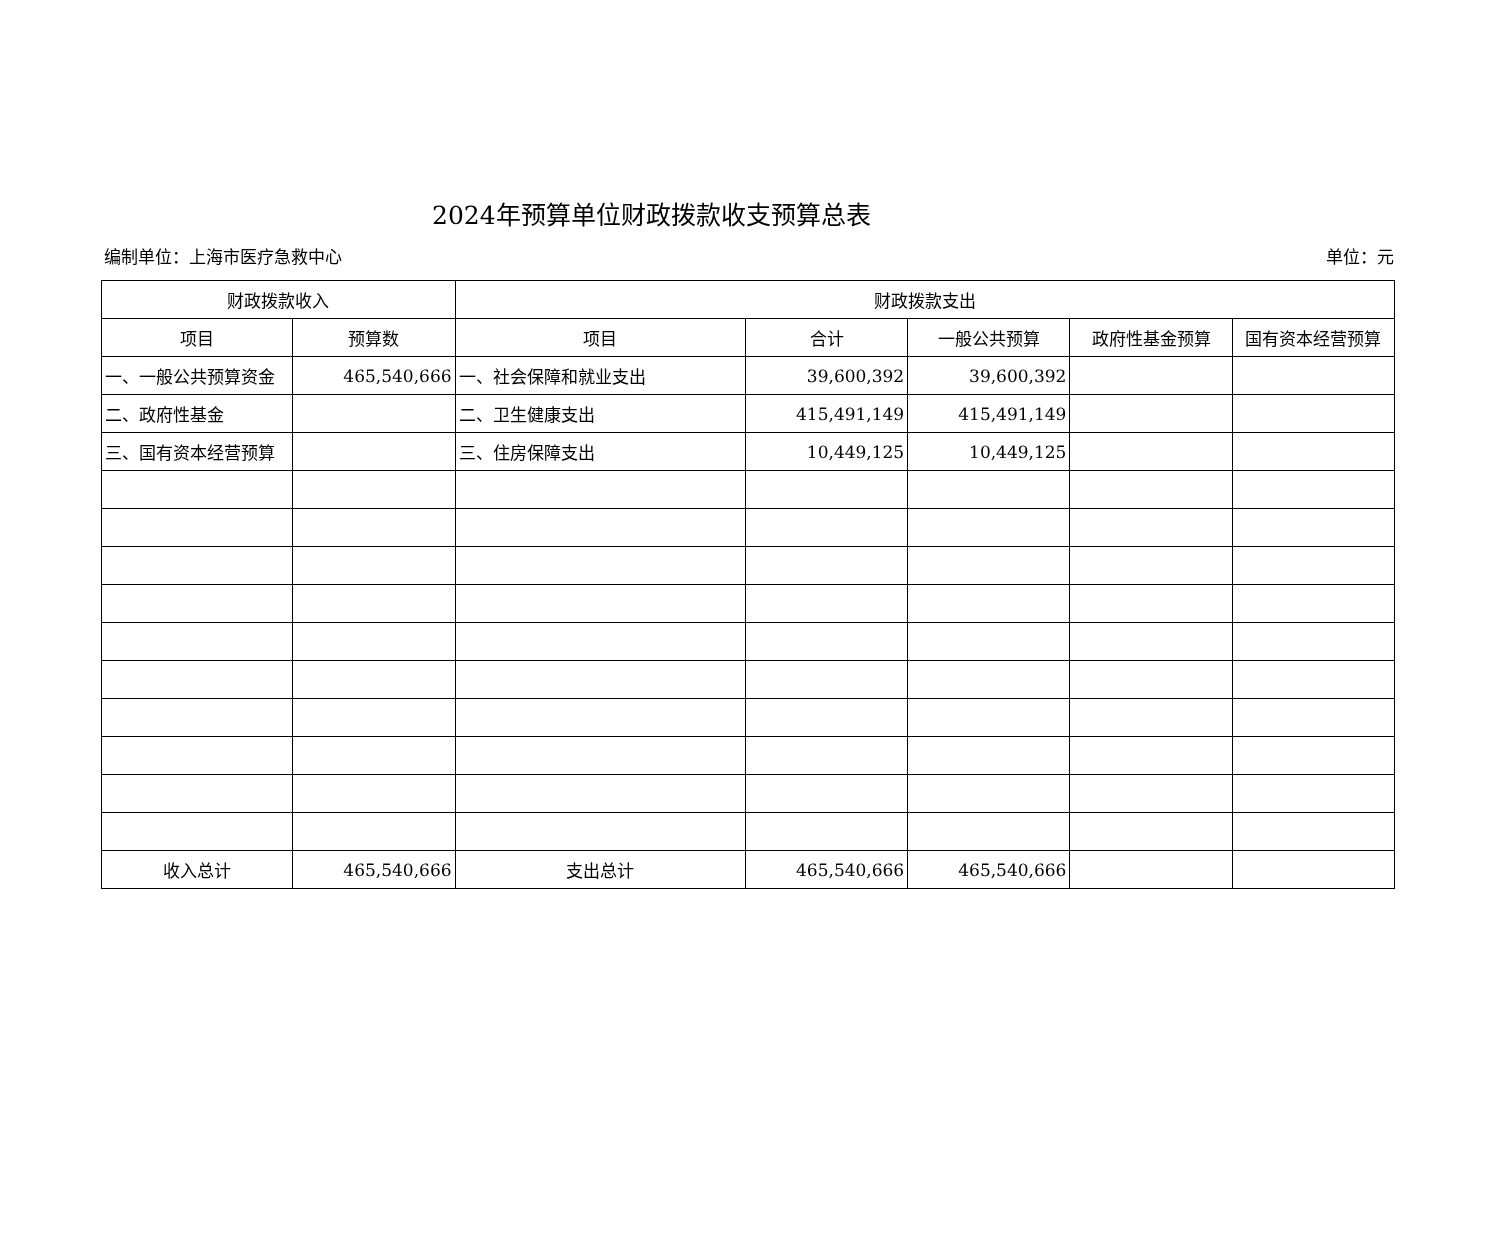2024年预算单位财政拨款收支预算总表
编制单位：上海市医疗急救中心 单位：元
| 财政拨款收入 | | 财政拨款支出 | | | | |
| --- | --- | --- | --- | --- | --- | --- |
| 项目 | 预算数 | 项目 | 合计 | 一般公共预算 | 政府性基金预算 | 国有资本经营预算 |
| 一、一般公共预算资金 | 465,540,666 | 一、社会保障和就业支出 | 39,600,392 | 39,600,392 | | |
| 二、政府性基金 | | 二、卫生健康支出 | 415,491,149 | 415,491,149 | | |
| 三、国有资本经营预算 | | 三、住房保障支出 | 10,449,125 | 10,449,125 | | |
| 收入总计 | 465,540,666 | 支出总计 | 465,540,666 | 465,540,666 | | |